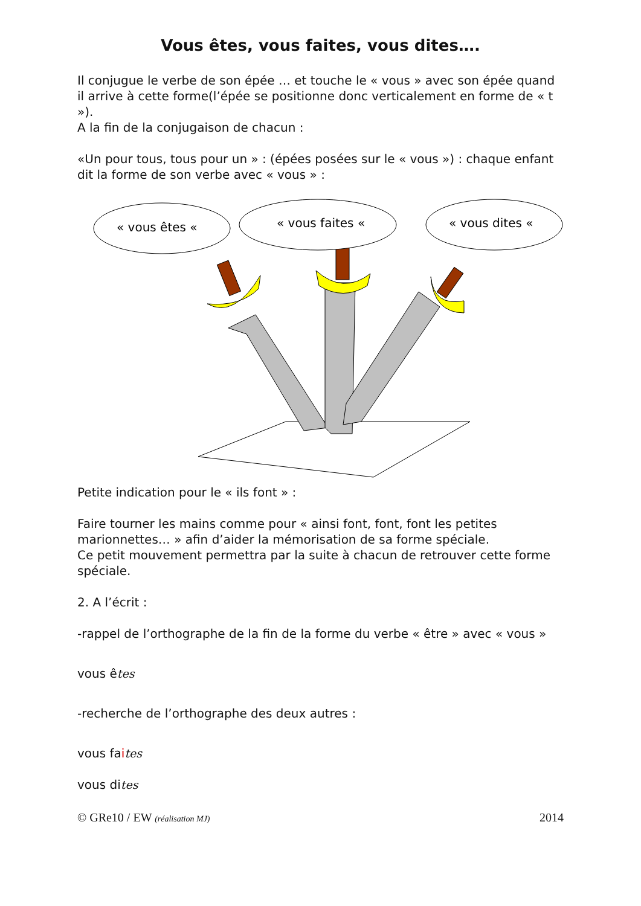Vous êtes, vous faites, vous dites….
Il conjugue le verbe de son épée … et touche le « vous » avec son épée quand il arrive à cette forme(l’épée se positionne donc verticalement en forme de « t »).
A la fin de la conjugaison de chacun :
«Un pour tous, tous pour un » : (épées posées sur le « vous ») : chaque enfant dit la forme de son verbe avec « vous » :
« vous êtes «
« vous faites «
« vous dites «
Petite indication pour le « ils font » :
Faire tourner les mains comme pour « ainsi font, font, font les petites marionnettes… » afin d’aider la mémorisation de sa forme spéciale.
Ce petit mouvement permettra par la suite à chacun de retrouver cette forme spéciale.
2. A l’écrit :
-rappel de l’orthographe de la fin de la forme du verbe « être » avec « vous »
vous êtes
-recherche de l’orthographe des deux autres :
vous faites
vous dites
© GRe10 / EW (réalisation MJ) 2014